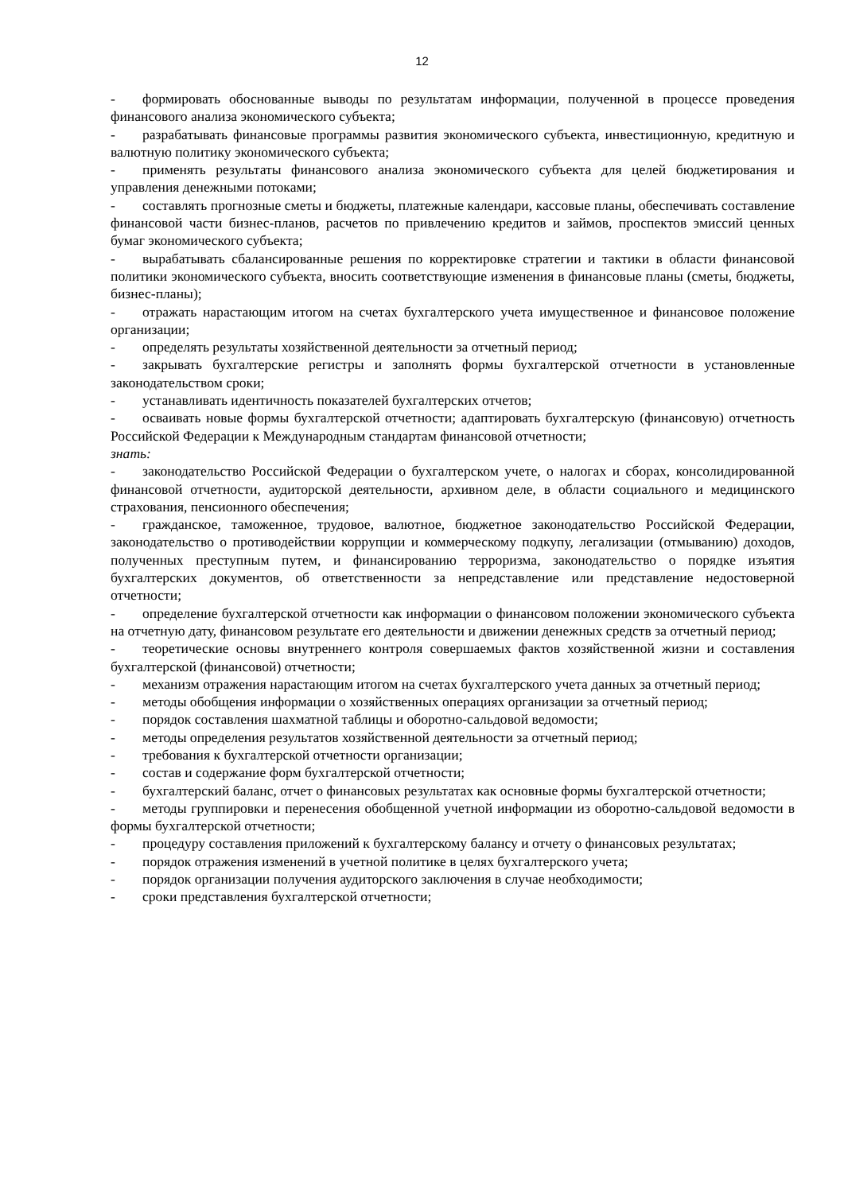12
- формировать обоснованные выводы по результатам информации, полученной в процессе проведения финансового анализа экономического субъекта;
- разрабатывать финансовые программы развития экономического субъекта, инвестиционную, кредитную и валютную политику экономического субъекта;
- применять результаты финансового анализа экономического субъекта для целей бюджетирования и управления денежными потоками;
- составлять прогнозные сметы и бюджеты, платежные календари, кассовые планы, обеспечивать составление финансовой части бизнес-планов, расчетов по привлечению кредитов и займов, проспектов эмиссий ценных бумаг экономического субъекта;
- вырабатывать сбалансированные решения по корректировке стратегии и тактики в области финансовой политики экономического субъекта, вносить соответствующие изменения в финансовые планы (сметы, бюджеты, бизнес-планы);
- отражать нарастающим итогом на счетах бухгалтерского учета имущественное и финансовое положение организации;
- определять результаты хозяйственной деятельности за отчетный период;
- закрывать бухгалтерские регистры и заполнять формы бухгалтерской отчетности в установленные законодательством сроки;
- устанавливать идентичность показателей бухгалтерских отчетов;
- осваивать новые формы бухгалтерской отчетности; адаптировать бухгалтерскую (финансовую) отчетность Российской Федерации к Международным стандартам финансовой отчетности;
знать:
- законодательство Российской Федерации о бухгалтерском учете, о налогах и сборах, консолидированной финансовой отчетности, аудиторской деятельности, архивном деле, в области социального и медицинского страхования, пенсионного обеспечения;
- гражданское, таможенное, трудовое, валютное, бюджетное законодательство Российской Федерации, законодательство о противодействии коррупции и коммерческому подкупу, легализации (отмыванию) доходов, полученных преступным путем, и финансированию терроризма, законодательство о порядке изъятия бухгалтерских документов, об ответственности за непредставление или представление недостоверной отчетности;
- определение бухгалтерской отчетности как информации о финансовом положении экономического субъекта на отчетную дату, финансовом результате его деятельности и движении денежных средств за отчетный период;
- теоретические основы внутреннего контроля совершаемых фактов хозяйственной жизни и составления бухгалтерской (финансовой) отчетности;
- механизм отражения нарастающим итогом на счетах бухгалтерского учета данных за отчетный период;
- методы обобщения информации о хозяйственных операциях организации за отчетный период;
- порядок составления шахматной таблицы и оборотно-сальдовой ведомости;
- методы определения результатов хозяйственной деятельности за отчетный период;
- требования к бухгалтерской отчетности организации;
- состав и содержание форм бухгалтерской отчетности;
- бухгалтерский баланс, отчет о финансовых результатах как основные формы бухгалтерской отчетности;
- методы группировки и перенесения обобщенной учетной информации из оборотно-сальдовой ведомости в формы бухгалтерской отчетности;
- процедуру составления приложений к бухгалтерскому балансу и отчету о финансовых результатах;
- порядок отражения изменений в учетной политике в целях бухгалтерского учета;
- порядок организации получения аудиторского заключения в случае необходимости;
- сроки представления бухгалтерской отчетности;